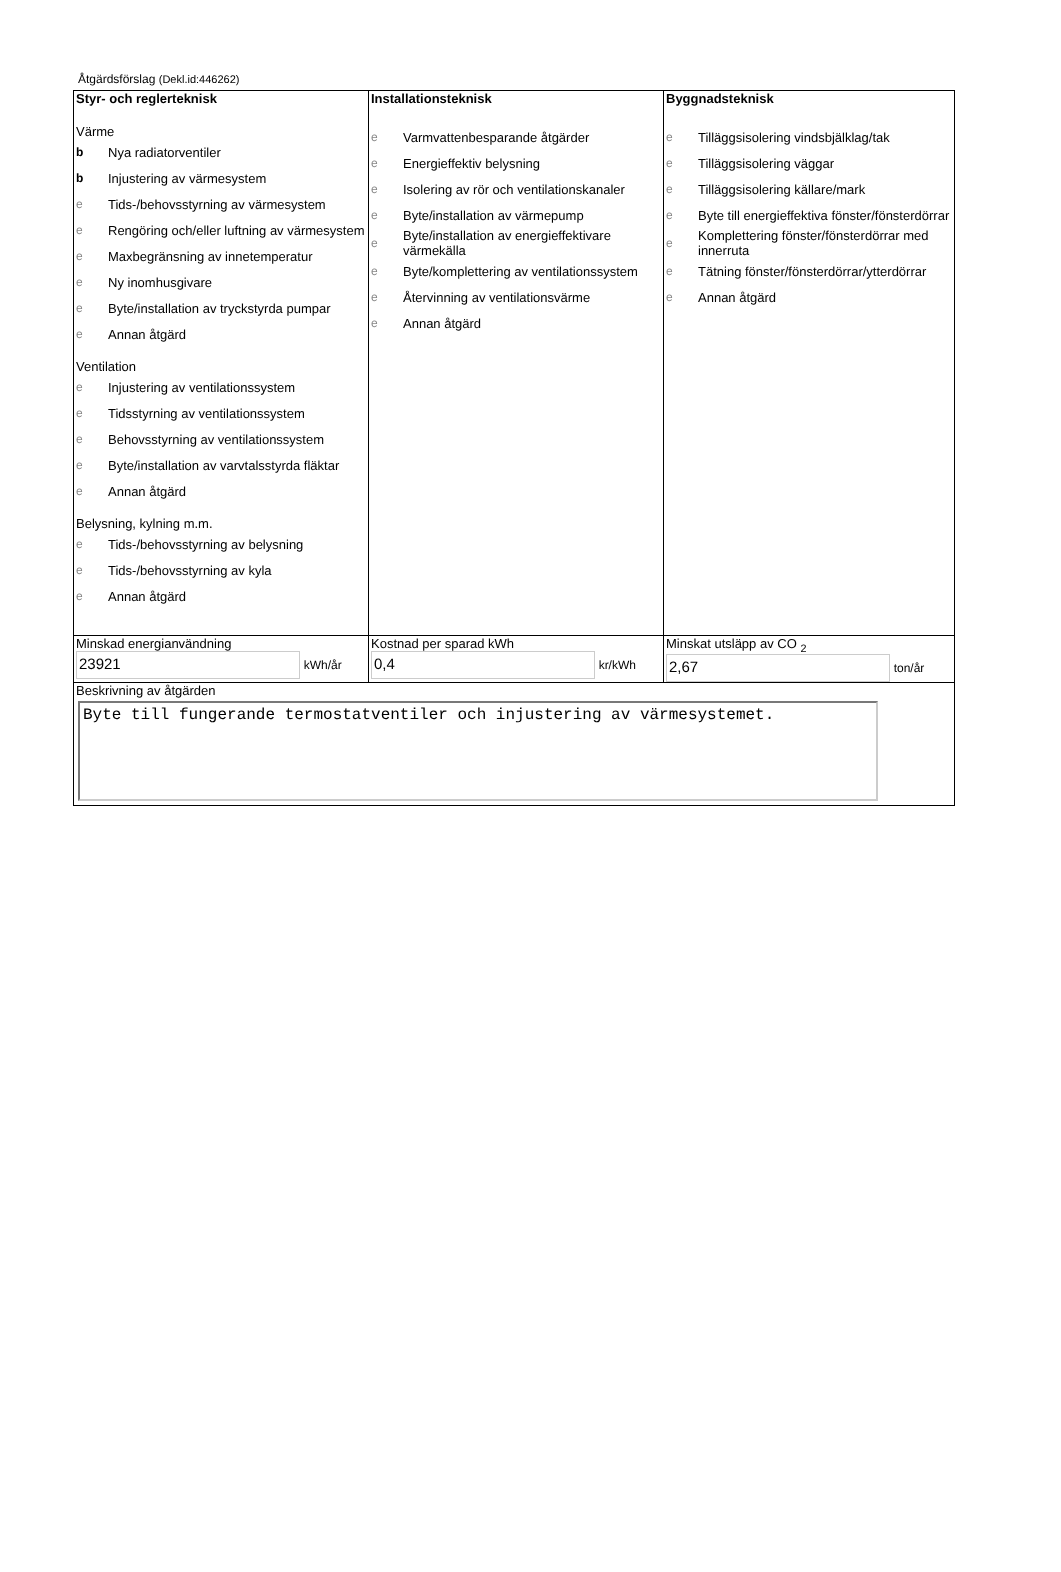Åtgärdsförslag (Dekl.id:446262)
| Styr- och reglerteknisk Värme b Nya radiatorventiler b Injustering av värmesystem e Tids-/behovsstyrning av värmesystem e Rengöring och/eller luftning av värmesystem e Maxbegränsning av innetemperatur e Ny inomhusgivare e Byte/installation av tryckstyrda pumpar e Annan åtgärd Ventilation e Injustering av ventilationssystem e Tidsstyrning av ventilationssystem e Behovsstyrning av ventilationssystem e Byte/installation av varvtalsstyrda fläktar e Annan åtgärd Belysning, kylning m.m. e Tids-/behovsstyrning av belysning e Tids-/behovsstyrning av kyla e Annan åtgärd | Installationsteknisk e Varmvattenbesparande åtgärder e Energieffektiv belysning e Isolering av rör och ventilationskanaler e Byte/installation av värmepump e Byte/installation av energieffektivare värmekälla e Byte/komplettering av ventilationssystem e Återvinning av ventilationsvärme e Annan åtgärd | Byggnadsteknisk e Tilläggsisolering vindsbjälklag/tak e Tilläggsisolering väggar e Tilläggsisolering källare/mark e Byte till energieffektiva fönster/fönsterdörrar e Komplettering fönster/fönsterdörrar med innerruta e Tätning fönster/fönsterdörrar/ytterdörrar e Annan åtgärd |
| Minskad energianvändning 23921 kWh/år | Kostnad per sparad kWh 0,4 kr/kWh | Minskat utsläpp av CO <sub>2</sub> 2,67 ton/år |
| Beskrivning av åtgärden Byte till fungerande termostatventiler och injustering av värmesystemet. | | |